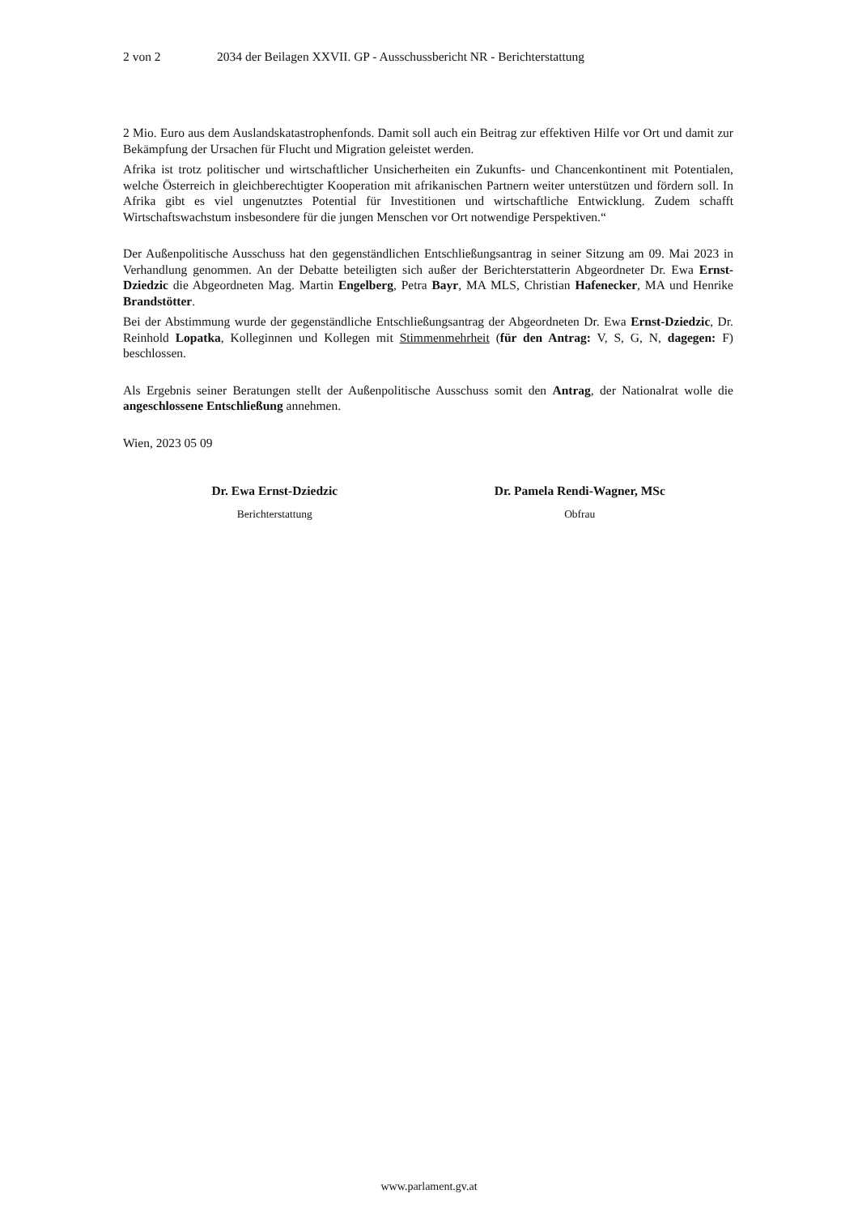2 von 2 2034 der Beilagen XXVII. GP - Ausschussbericht NR - Berichterstattung
2 Mio. Euro aus dem Auslandskatastrophenfonds. Damit soll auch ein Beitrag zur effektiven Hilfe vor Ort und damit zur Bekämpfung der Ursachen für Flucht und Migration geleistet werden.
Afrika ist trotz politischer und wirtschaftlicher Unsicherheiten ein Zukunfts- und Chancenkontinent mit Potentialen, welche Österreich in gleichberechtigter Kooperation mit afrikanischen Partnern weiter unterstützen und fördern soll. In Afrika gibt es viel ungenutztes Potential für Investitionen und wirtschaftliche Entwicklung. Zudem schafft Wirtschaftswachstum insbesondere für die jungen Menschen vor Ort notwendige Perspektiven.“
Der Außenpolitische Ausschuss hat den gegenständlichen Entschließungsantrag in seiner Sitzung am 09. Mai 2023 in Verhandlung genommen. An der Debatte beteiligten sich außer der Berichterstatterin Abgeordneter Dr. Ewa Ernst-Dziedzic die Abgeordneten Mag. Martin Engelberg, Petra Bayr, MA MLS, Christian Hafenecker, MA und Henrike Brandstötter.
Bei der Abstimmung wurde der gegenständliche Entschließungsantrag der Abgeordneten Dr. Ewa Ernst-Dziedzic, Dr. Reinhold Lopatka, Kolleginnen und Kollegen mit Stimmenmehrheit (für den Antrag: V, S, G, N, dagegen: F) beschlossen.
Als Ergebnis seiner Beratungen stellt der Außenpolitische Ausschuss somit den Antrag, der Nationalrat wolle die angeschlossene Entschließung annehmen.
Wien, 2023 05 09
Dr. Ewa Ernst-Dziedzic
Berichterstattung
Dr. Pamela Rendi-Wagner, MSc
Obfrau
www.parlament.gv.at